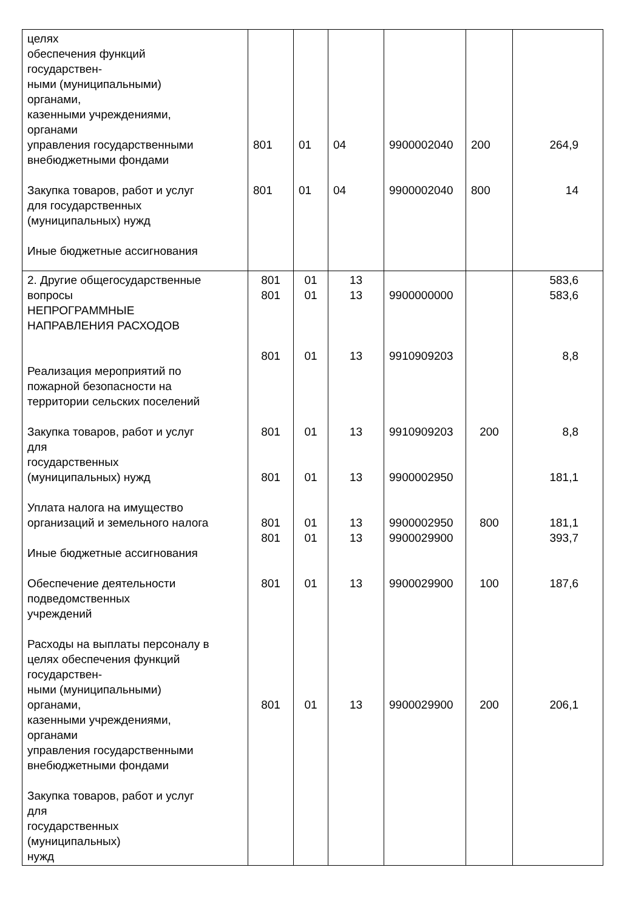| целях обеспечения функций государствен- ными (муниципальными) органами, казенными учреждениями, органами управления государственными внебюджетными фондами Закупка товаров, работ и услуг для государственных (муниципальных) нужд Иные бюджетные ассигнования | 801 801 | 01 01 | 04 04 | 9900002040 9900002040 | 200 800 | 264,9 14 |
| 2. Другие общегосударственные вопросы НЕПРОГРАММНЫЕ НАПРАВЛЕНИЯ РАСХОДОВ Реализация мероприятий по пожарной безопасности на территории сельских поселений Закупка товаров, работ и услуг для государственных (муниципальных) нужд Уплата налога на имущество организаций и земельного налога Иные бюджетные ассигнования Обеспечение деятельности подведомственных учреждений Расходы на выплаты персоналу в целях обеспечения функций государствен- ными (муниципальными) органами, казенными учреждениями, органами управления государственными внебюджетными фондами Закупка товаров, работ и услуг для государственных (муниципальных) нужд | 801 801 801 801 801 801 801 801 801 | 01 01 01 01 01 01 01 01 01 | 13 13 13 13 13 13 13 13 13 | 9900000000 9910909203 9910909203 9900002950 9900002950 9900029900 9900029900 9900029900 | 200 800 100 200 | 583,6 583,6 8,8 8,8 181,1 181,1 393,7 187,6 206,1 |